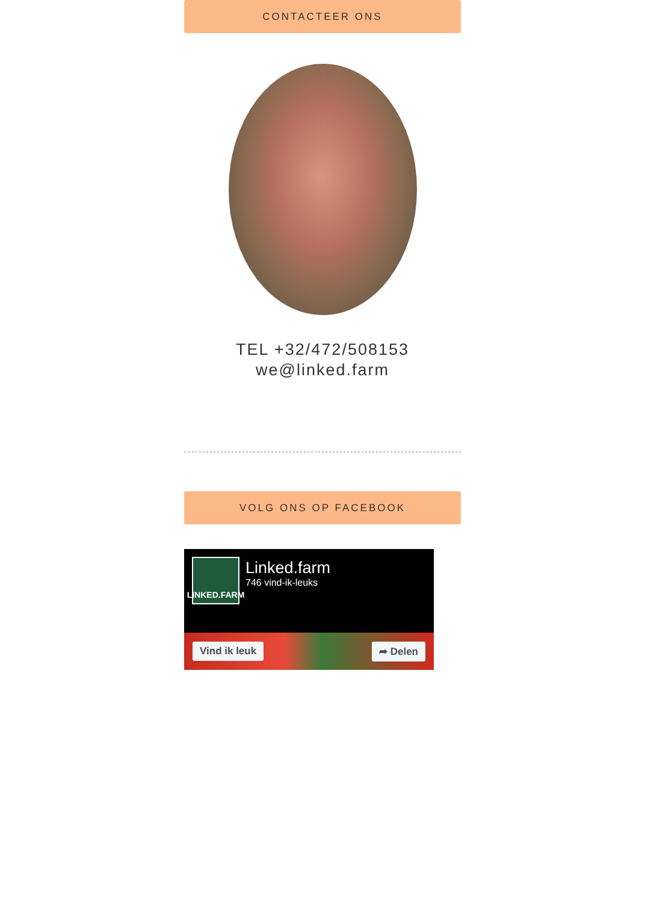CONTACTEER ONS
TEL +32/472/508153
we@linked.farm
VOLG ONS OP FACEBOOK
LINKED.FARM
Linked.farm
746 vind-ik-leuks
Vind ik leuk ➦ Delen